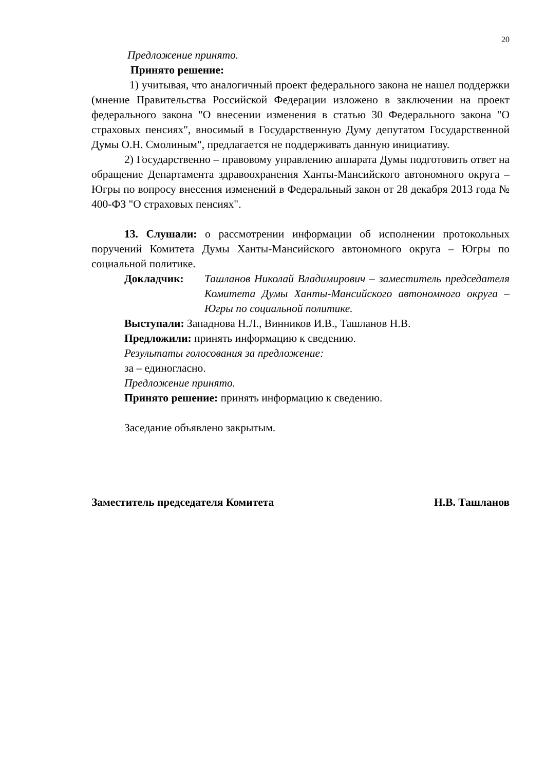20
Предложение принято.
Принято решение:
1) учитывая, что аналогичный проект федерального закона не нашел поддержки (мнение Правительства Российской Федерации изложено в заключении на проект федерального закона "О внесении изменения в статью 30 Федерального закона "О страховых пенсиях", вносимый в Государственную Думу депутатом Государственной Думы О.Н. Смолиным", предлагается не поддерживать данную инициативу.
2) Государственно – правовому управлению аппарата Думы подготовить ответ на обращение Департамента здравоохранения Ханты-Мансийского автономного округа – Югры по вопросу внесения изменений в Федеральный закон от 28 декабря 2013 года № 400-ФЗ "О страховых пенсиях".
13. Слушали: о рассмотрении информации об исполнении протокольных поручений Комитета Думы Ханты-Мансийского автономного округа – Югры по социальной политике.
Докладчик: Ташланов Николай Владимирович – заместитель председателя Комитета Думы Ханты-Мансийского автономного округа – Югры по социальной политике.
Выступали: Западнова Н.Л., Винников И.В., Ташланов Н.В.
Предложили: принять информацию к сведению.
Результаты голосования за предложение:
за – единогласно.
Предложение принято.
Принято решение: принять информацию к сведению.
Заседание объявлено закрытым.
Заместитель председателя Комитета Н.В. Ташланов